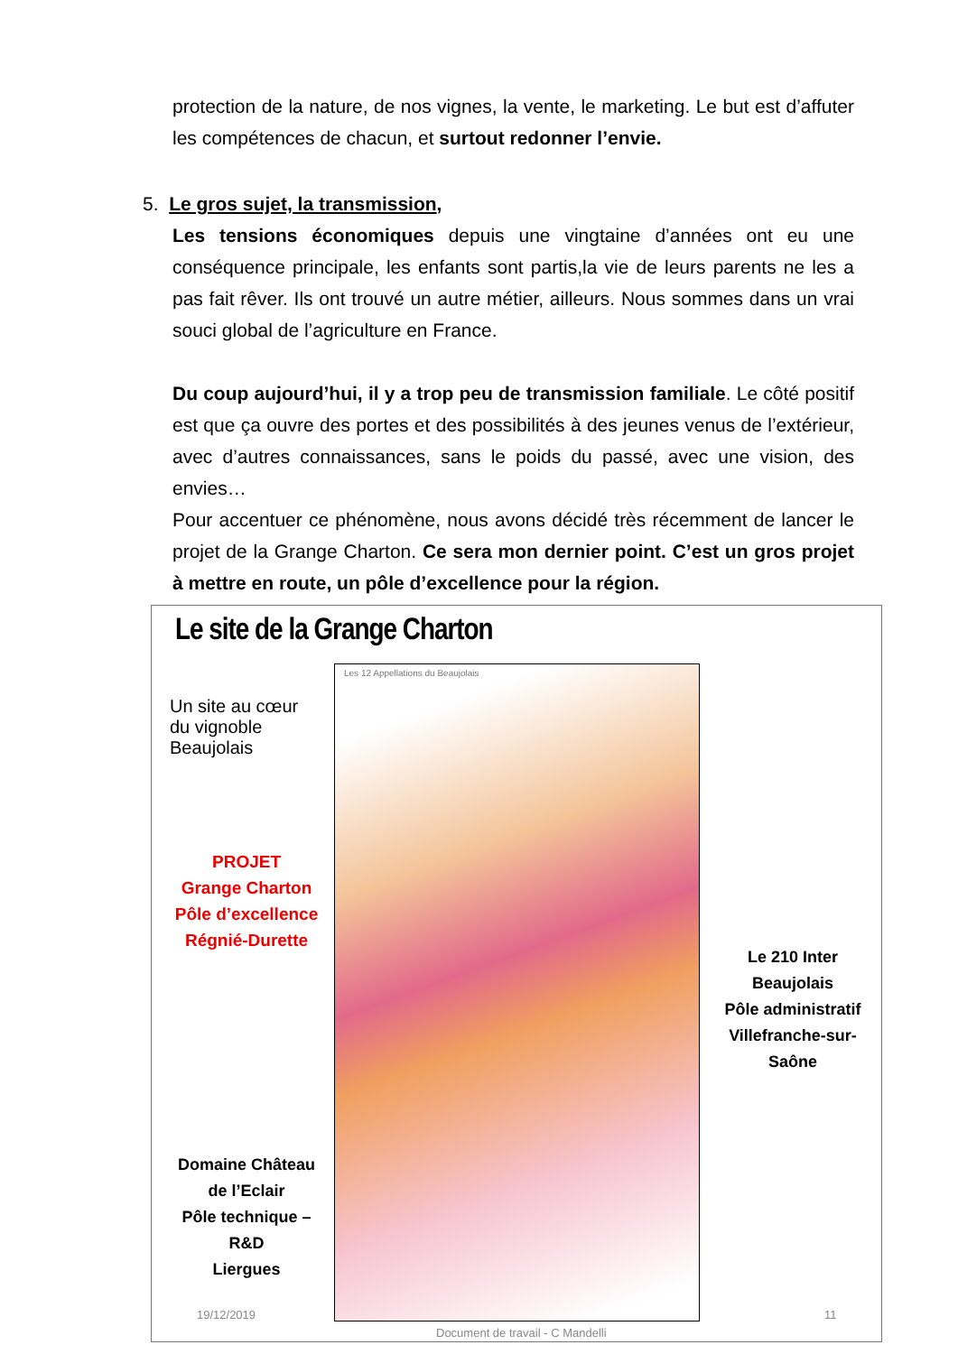protection de la nature, de nos vignes, la vente, le marketing. Le but est d’affuter les compétences de chacun, et surtout redonner l’envie.
5. Le gros sujet, la transmission,
Les tensions économiques depuis une vingtaine d’années ont eu une conséquence principale, les enfants sont partis,la vie de leurs parents ne les a pas fait rêver. Ils ont trouvé un autre métier, ailleurs. Nous sommes dans un vrai souci global de l’agriculture en France.
Du coup aujourd’hui, il y a trop peu de transmission familiale. Le côté positif est que ça ouvre des portes et des possibilités à des jeunes venus de l’extérieur, avec d’autres connaissances, sans le poids du passé, avec une vision, des envies…
Pour accentuer ce phénomène, nous avons décidé très récemment de lancer le projet de la Grange Charton. Ce sera mon dernier point. C’est un gros projet à mettre en route, un pôle d’excellence pour la région.
Le site de la Grange Charton
Un site au cœur du vignoble Beaujolais
PROJET
Grange Charton
Pôle d’excellence
Régnié-Durette
Les 12 Appellations du Beaujolais
Le 210 Inter Beaujolais
Pôle administratif
Villefranche-sur-Saône
Domaine Château de l’Eclair
Pôle technique – R&D
Liergues
19/12/2019
Document de travail - C Mandelli
11